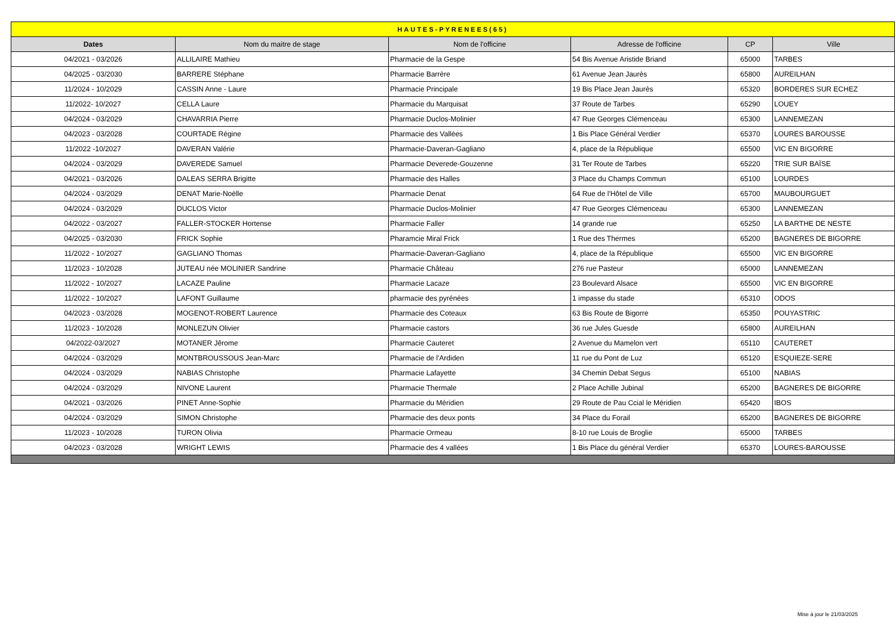| HAUTES-PYRENEES(65) | | | | | |
| Dates | Nom du maitre de stage | Nom de l'officine | Adresse de l'officine | CP | Ville |
| 04/2021 - 03/2026 | ALLILAIRE Mathieu | Pharmacie de la Gespe | 54 Bis Avenue Aristide Briand | 65000 | TARBES |
| 04/2025 - 03/2030 | BARRERE Stéphane | Pharmacie Barrère | 61 Avenue Jean Jaurès | 65800 | AUREILHAN |
| 11/2024 - 10/2029 | CASSIN Anne - Laure | Pharmacie Principale | 19 Bis Place Jean Jaurès | 65320 | BORDERES SUR ECHEZ |
| 11/2022- 10/2027 | CELLA Laure | Pharmacie du Marquisat | 37 Route de Tarbes | 65290 | LOUEY |
| 04/2024 - 03/2029 | CHAVARRIA Pierre | Pharmacie Duclos-Molinier | 47 Rue Georges Clémenceau | 65300 | LANNEMEZAN |
| 04/2023 - 03/2028 | COURTADE Régine | Pharmacie des Vallées | 1 Bis Place Général Verdier | 65370 | LOURES BAROUSSE |
| 11/2022 -10/2027 | DAVERAN Valérie | Pharmacie-Daveran-Gagliano | 4, place de la République | 65500 | VIC EN BIGORRE |
| 04/2024 - 03/2029 | DAVEREDE Samuel | Pharmacie Deverede-Gouzenne | 31 Ter Route de Tarbes | 65220 | TRIE SUR BAÏSE |
| 04/2021 - 03/2026 | DALEAS SERRA Brigitte | Pharmacie des Halles | 3 Place du Champs Commun | 65100 | LOURDES |
| 04/2024 - 03/2029 | DENAT Marie-Noëlle | Pharmacie Denat | 64 Rue de l'Hôtel de Ville | 65700 | MAUBOURGUET |
| 04/2024 - 03/2029 | DUCLOS Victor | Pharmacie Duclos-Molinier | 47 Rue Georges Clémenceau | 65300 | LANNEMEZAN |
| 04/2022 - 03/2027 | FALLER-STOCKER Hortense | Pharmacie Faller | 14 grande rue | 65250 | LA BARTHE DE NESTE |
| 04/2025 - 03/2030 | FRICK Sophie | Pharamcie Miral Frick | 1 Rue des Thermes | 65200 | BAGNERES DE BIGORRE |
| 11/2022 - 10/2027 | GAGLIANO Thomas | Pharmacie-Daveran-Gagliano | 4, place de la République | 65500 | VIC EN BIGORRE |
| 11/2023 - 10/2028 | JUTEAU née MOLINIER Sandrine | Pharmacie Château | 276 rue Pasteur | 65000 | LANNEMEZAN |
| 11/2022 - 10/2027 | LACAZE Pauline | Pharmacie Lacaze | 23 Boulevard Alsace | 65500 | VIC EN BIGORRE |
| 11/2022 - 10/2027 | LAFONT Guillaume | pharmacie des pyrénées | 1 impasse du stade | 65310 | ODOS |
| 04/2023 - 03/2028 | MOGENOT-ROBERT Laurence | Pharmacie des Coteaux | 63 Bis Route de Bigorre | 65350 | POUYASTRIC |
| 11/2023 - 10/2028 | MONLEZUN Olivier | Pharmacie castors | 36 rue Jules Guesde | 65800 | AUREILHAN |
| 04/2022-03/2027 | MOTANER Jêrome | Pharmacie Cauteret | 2 Avenue du Mamelon vert | 65110 | CAUTERET |
| 04/2024 - 03/2029 | MONTBROUSSOUS Jean-Marc | Pharmacie de l'Ardiden | 11 rue du Pont de Luz | 65120 | ESQUIEZE-SERE |
| 04/2024 - 03/2029 | NABIAS Christophe | Pharmacie Lafayette | 34 Chemin Debat Segus | 65100 | NABIAS |
| 04/2024 - 03/2029 | NIVONE Laurent | Pharmacie Thermale | 2 Place Achille Jubinal | 65200 | BAGNERES DE BIGORRE |
| 04/2021 - 03/2026 | PINET Anne-Sophie | Pharmacie du Méridien | 29 Route de Pau Ccial le Méridien | 65420 | IBOS |
| 04/2024 - 03/2029 | SIMON Christophe | Pharmacie des deux ponts | 34 Place du Forail | 65200 | BAGNERES DE BIGORRE |
| 11/2023 - 10/2028 | TURON Olivia | Pharmacie Ormeau | 8-10 rue Louis de Broglie | 65000 | TARBES |
| 04/2023 - 03/2028 | WRIGHT LEWIS | Pharmacie des 4 vallées | 1 Bis Place du général Verdier | 65370 | LOURES-BAROUSSE |
Mise à jour le 21/03/2025